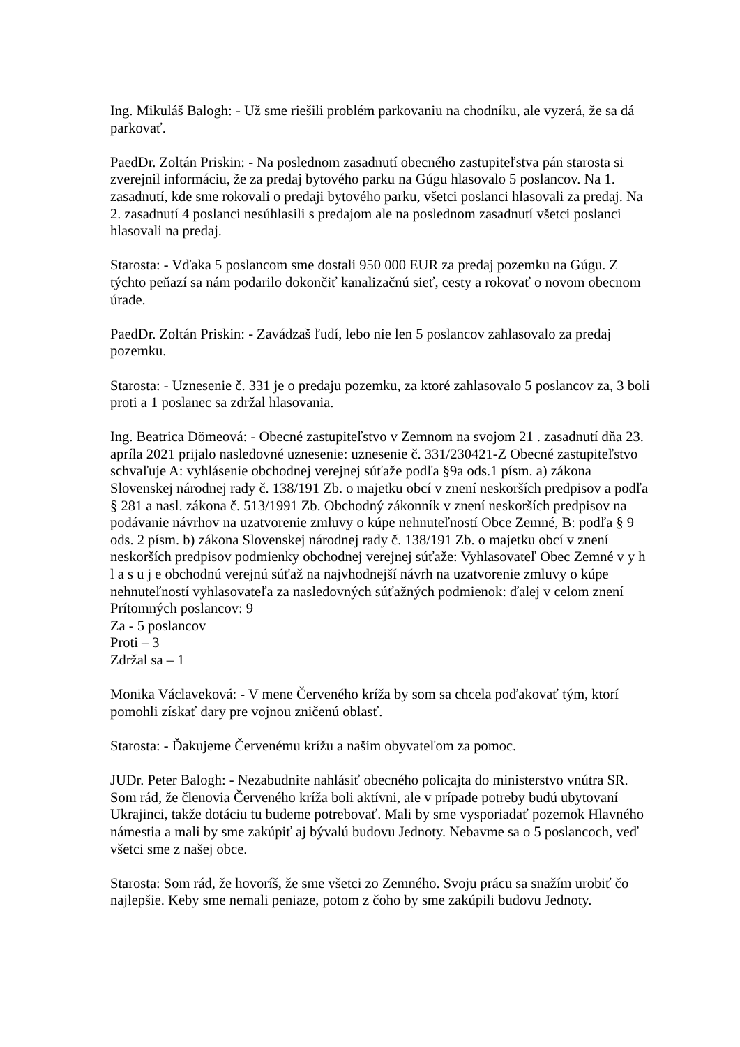Ing. Mikuláš Balogh: - Už sme riešili problém parkovaniu na chodníku, ale vyzerá, že sa dá parkovať.
PaedDr. Zoltán Priskin: - Na poslednom zasadnutí obecného zastupiteľstva pán starosta si zverejnil informáciu, že za predaj bytového parku na Gúgu hlasovalo 5 poslancov. Na 1. zasadnutí, kde sme rokovali o predaji bytového parku, všetci poslanci hlasovali za predaj. Na 2. zasadnutí 4 poslanci nesúhlasili s predajom ale na poslednom zasadnutí všetci poslanci hlasovali na predaj.
Starosta: - Vďaka 5 poslancom sme dostali 950 000 EUR za predaj pozemku na Gúgu. Z týchto peňazí sa nám podarilo dokončiť kanalizačnú sieť, cesty a rokovať o novom obecnom úrade.
PaedDr. Zoltán Priskin: - Zavádzaš ľudí, lebo nie len 5 poslancov zahlasovalo za predaj pozemku.
Starosta: - Uznesenie č. 331 je o predaju pozemku, za ktoré zahlasovalo 5 poslancov za, 3 boli proti a 1 poslanec sa zdržal hlasovania.
Ing. Beatrica Dömeová: - Obecné zastupiteľstvo v Zemnom na svojom 21 . zasadnutí dňa 23. apríla 2021 prijalo nasledovné uznesenie: uznesenie č. 331/230421-Z Obecné zastupiteľstvo schvaľuje A: vyhlásenie obchodnej verejnej súťaže podľa §9a ods.1 písm. a) zákona Slovenskej národnej rady č. 138/191 Zb. o majetku obcí v znení neskorších predpisov a podľa § 281 a nasl. zákona č. 513/1991 Zb. Obchodný zákonník v znení neskorších predpisov na podávanie návrhov na uzatvorenie zmluvy o kúpe nehnuteľností Obce Zemné, B: podľa § 9 ods. 2 písm. b) zákona Slovenskej národnej rady č. 138/191 Zb. o majetku obcí v znení neskorších predpisov podmienky obchodnej verejnej súťaže: Vyhlasovateľ Obec Zemné v y h l a s u j e obchodnú verejnú súťaž na najvhodnejší návrh na uzatvorenie zmluvy o kúpe nehnuteľností vyhlasovateľa za nasledovných súťažných podmienok: ďalej v celom znení
Prítomných poslancov: 9
Za - 5 poslancov
Proti – 3
Zdržal sa – 1
Monika Václaveková: - V mene Červeného kríža by som sa chcela poďakovať tým, ktorí pomohli získať dary pre vojnou zničenú oblasť.
Starosta: - Ďakujeme Červenému krížu a našim obyvateľom za pomoc.
JUDr. Peter Balogh: - Nezabudnite nahlásiť obecného policajta do ministerstvo vnútra SR. Som rád, že členovia Červeného kríža boli aktívni, ale v prípade potreby budú ubytovaní Ukrajinci, takže dotáciu tu budeme potrebovať. Mali by sme vysporiadať pozemok Hlavného námestia a mali by sme zakúpiť aj bývalú budovu Jednoty. Nebavme sa o 5 poslancoch, veď všetci sme z našej obce.
Starosta: Som rád, že hovoríš, že sme všetci zo Zemného. Svoju prácu sa snažím urobiť čo najlepšie. Keby sme nemali peniaze, potom z čoho by sme zakúpili budovu Jednoty.